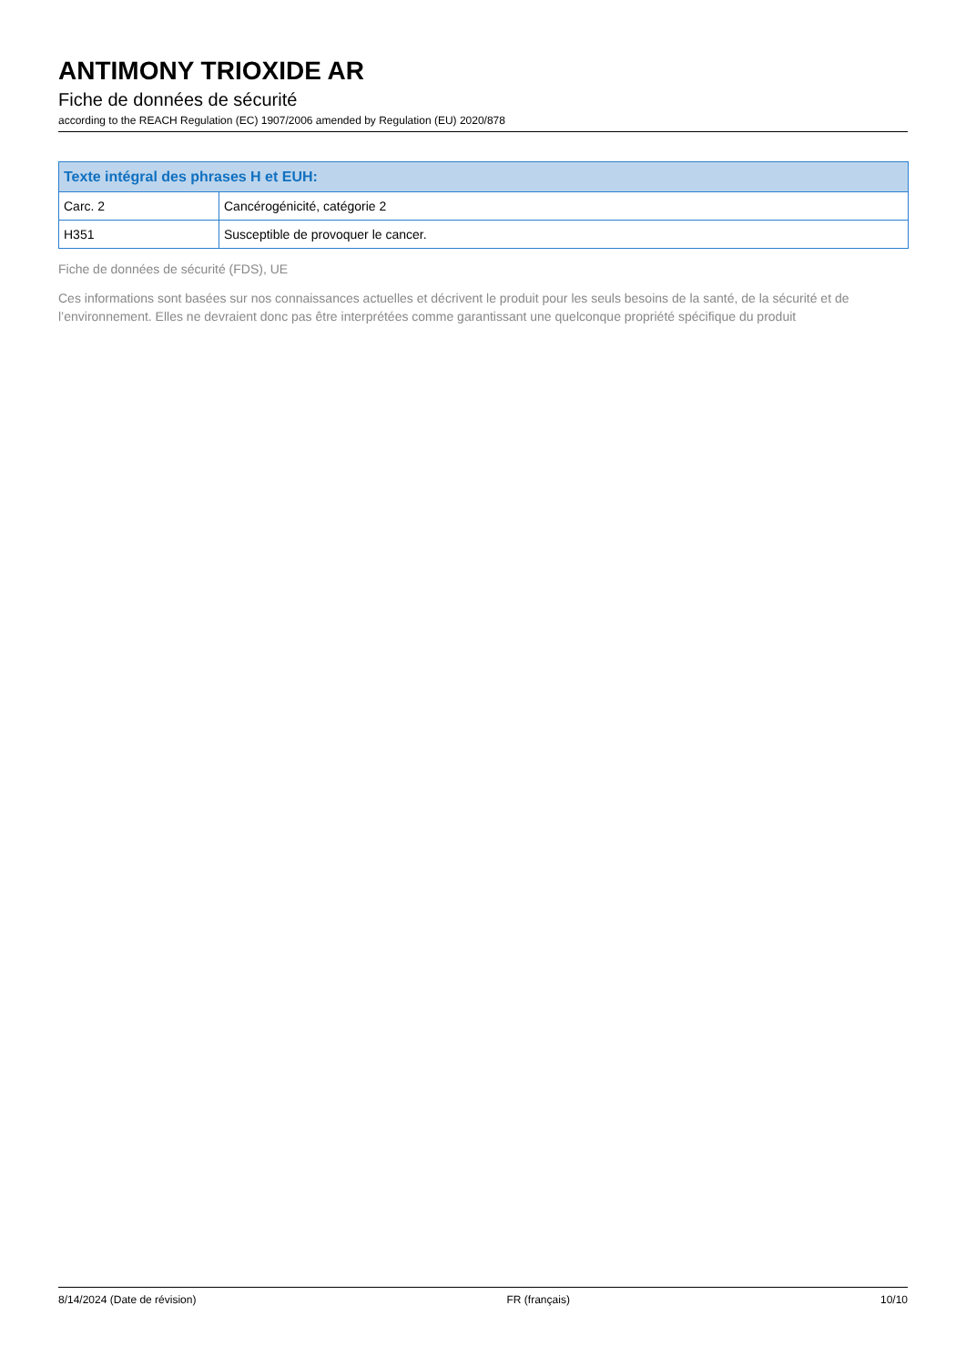ANTIMONY TRIOXIDE AR
Fiche de données de sécurité
according to the REACH Regulation (EC) 1907/2006 amended by Regulation (EU) 2020/878
| Texte intégral des phrases H et EUH: | |
| --- | --- |
| Carc. 2 | Cancérogénicité, catégorie 2 |
| H351 | Susceptible de provoquer le cancer. |
Fiche de données de sécurité (FDS), UE
Ces informations sont basées sur nos connaissances actuelles et décrivent le produit pour les seuls besoins de la santé, de la sécurité et de l’environnement. Elles ne devraient donc pas être interprétées comme garantissant une quelconque propriété spécifique du produit
8/14/2024 (Date de révision) FR (français) 10/10